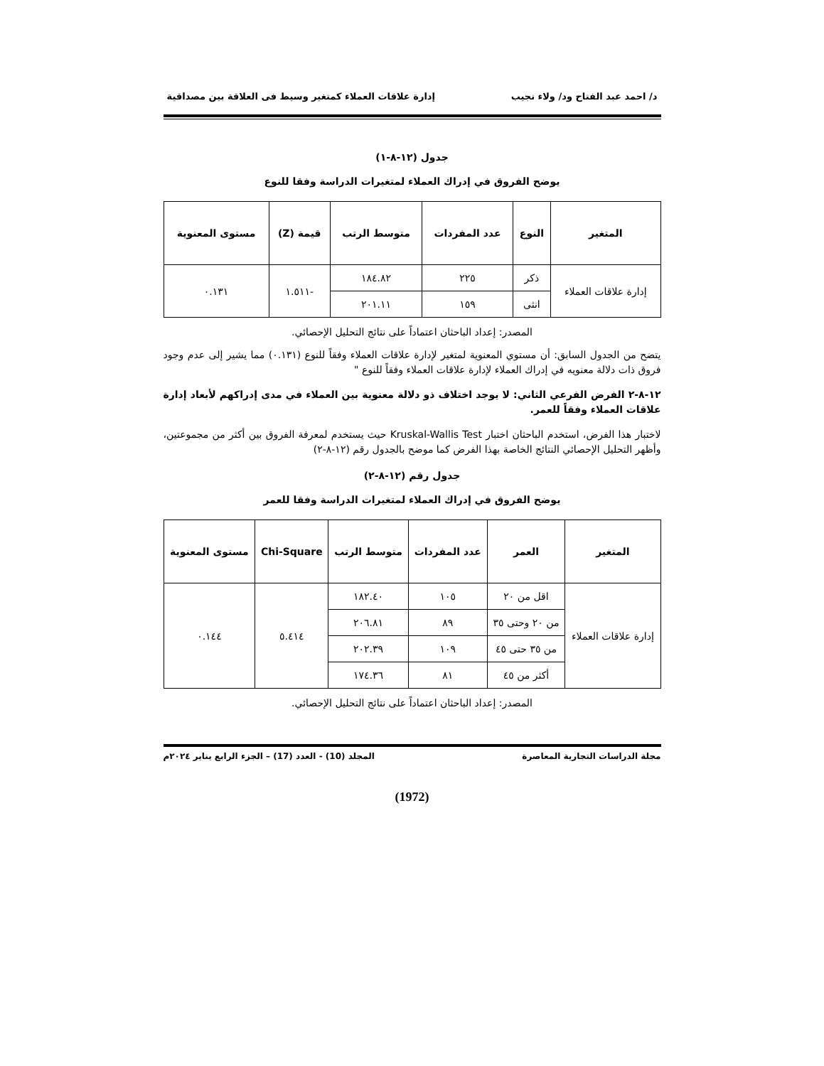د/ احمد عبد الفتاح ود/ ولاء نجيب إدارة علاقات العملاء كمتغير وسيط فى العلاقة بين مصداقية
جدول (١٢-٨-١)
يوضح الفروق في إدراك العملاء لمتغيرات الدراسة وفقا للنوع
| المتغير | النوع | عدد المفردات | متوسط الرتب | قيمة (Z) | مستوى المعنوية |
| --- | --- | --- | --- | --- | --- |
| إدارة علاقات العملاء | ذكر | ٢٢٥ | ١٨٤.٨٢ | -١.٥١١ | ٠.١٣١ |
| | انثى | ١٥٩ | ٢٠١.١١ | | |
المصدر: إعداد الباحثان اعتماداً على نتائج التحليل الإحصائي.
يتضح من الجدول السابق: أن مستوي المعنوية لمتغير لإدارة علاقات العملاء وفقاً للنوع (٠.١٣١) مما يشير إلى عدم وجود فروق ذات دلالة معنويه في إدراك العملاء لإدارة علاقات العملاء وفقاً للنوع "
١٢-٨-٢ الفرض الفرعي الثاني: لا يوجد اختلاف ذو دلالة معنوية بين العملاء في مدى إدراكهم لأبعاد إدارة علاقات العملاء وفقاً للعمر.
لاختبار هذا الفرض، استخدم الباحثان اختبار Kruskal-Wallis Test حيث يستخدم لمعرفة الفروق بين أكثر من مجموعتين، وأظهر التحليل الإحصائي النتائج الخاصة بهذا الفرض كما موضح بالجدول رقم (١٢-٨-٢)
جدول رقم (١٢-٨-٢)
يوضح الفروق في إدراك العملاء لمتغيرات الدراسة وفقا للعمر
| المتغير | العمر | عدد المفردات | متوسط الرتب | Chi-Square | مستوى المعنوية |
| --- | --- | --- | --- | --- | --- |
| إدارة علاقات العملاء | اقل من ٢٠ | ١٠٥ | ١٨٢.٤٠ | ٥.٤١٤ | ٠.١٤٤ |
| | من ٢٠ وحتى ٣٥ | ٨٩ | ٢٠٦.٨١ | | |
| | من ٣٥ حتى ٤٥ | ١٠٩ | ٢٠٢.٣٩ | | |
| | أكثر من ٤٥ | ٨١ | ١٧٤.٣٦ | | |
المصدر: إعداد الباحثان اعتماداً على نتائج التحليل الإحصائي.
مجلة الدراسات التجارية المعاصرة المجلد (10) - العدد (17) – الجزء الرابع يناير ٢٠٢٤م
(1972)